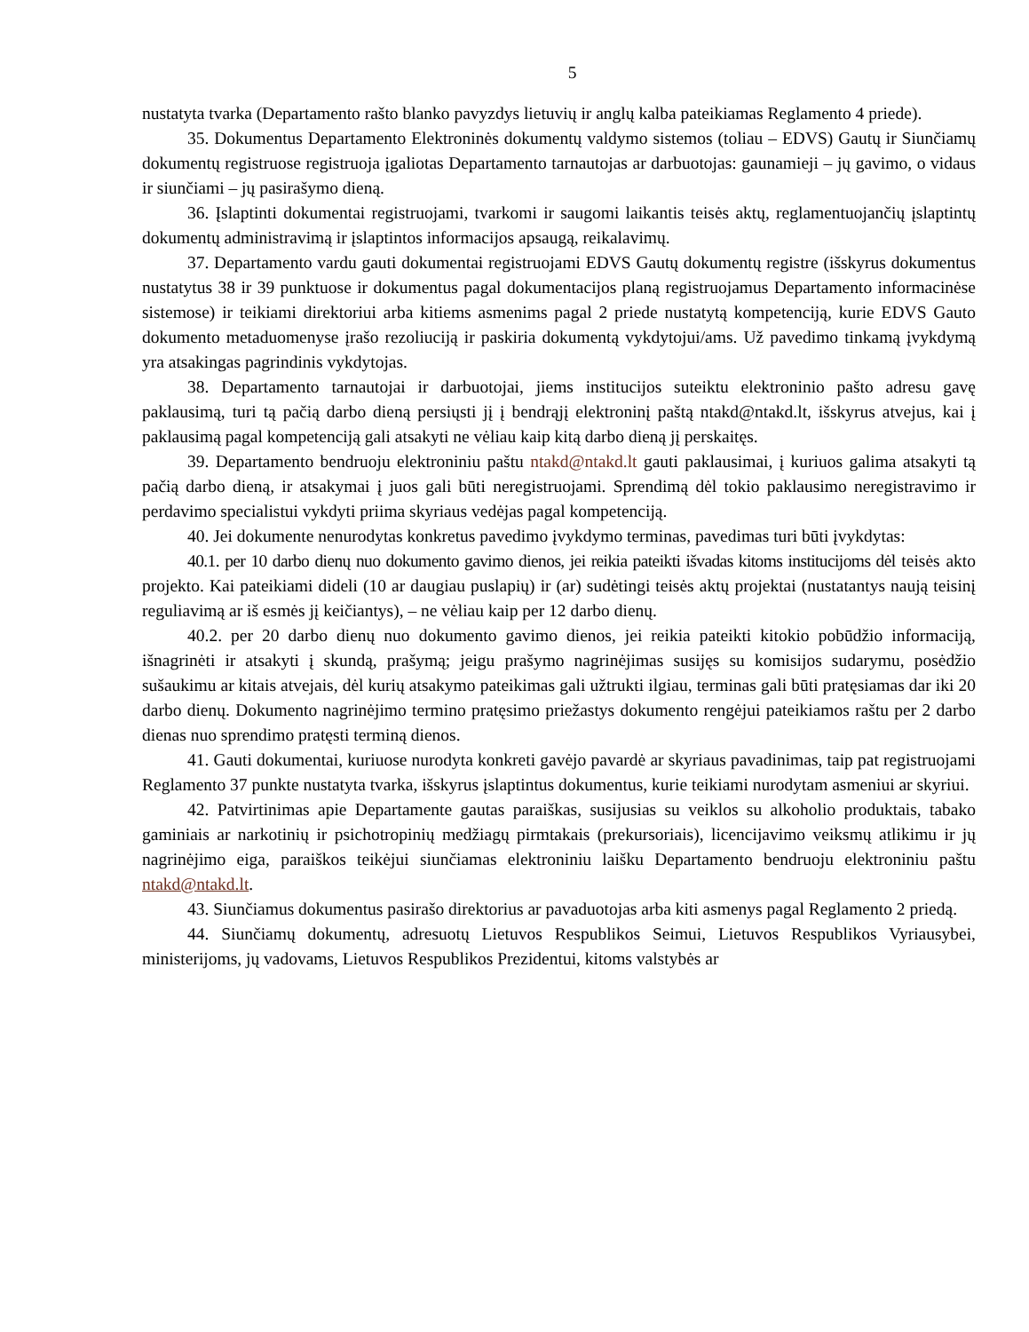5
nustatyta tvarka (Departamento rašto blanko pavyzdys lietuvių ir anglų kalba pateikiamas Reglamento 4 priede).
35. Dokumentus Departamento Elektroninės dokumentų valdymo sistemos (toliau – EDVS) Gautų ir Siunčiamų dokumentų registruose registruoja įgaliotas Departamento tarnautojas ar darbuotojas: gaunamieji – jų gavimo, o vidaus ir siunčiami – jų pasirašymo dieną.
36. Įslaptinti dokumentai registruojami, tvarkomi ir saugomi laikantis teisės aktų, reglamentuojančių įslaptintų dokumentų administravimą ir įslaptintos informacijos apsaugą, reikalavimų.
37. Departamento vardu gauti dokumentai registruojami EDVS Gautų dokumentų registre (išskyrus dokumentus nustatytus 38 ir 39 punktuose ir dokumentus pagal dokumentacijos planą registruojamus Departamento informacinėse sistemose) ir teikiami direktoriui arba kitiems asmenims pagal 2 priede nustatytą kompetenciją, kurie EDVS Gauto dokumento metaduomenyse įrašo rezoliuciją ir paskiria dokumentą vykdytojui/ams. Už pavedimo tinkamą įvykdymą yra atsakingas pagrindinis vykdytojas.
38. Departamento tarnautojai ir darbuotojai, jiems institucijos suteiktu elektroninio pašto adresu gavę paklausimą, turi tą pačią darbo dieną persiųsti jį į bendrąjį elektroninį paštą ntakd@ntakd.lt, išskyrus atvejus, kai į paklausimą pagal kompetenciją gali atsakyti ne vėliau kaip kitą darbo dieną jį perskaitęs.
39. Departamento bendruoju elektroniniu paštu ntakd@ntakd.lt gauti paklausimai, į kuriuos galima atsakyti tą pačią darbo dieną, ir atsakymai į juos gali būti neregistruojami. Sprendimą dėl tokio paklausimo neregistravimo ir perdavimo specialistui vykdyti priima skyriaus vedėjas pagal kompetenciją.
40. Jei dokumente nenurodytas konkretus pavedimo įvykdymo terminas, pavedimas turi būti įvykdytas:
40.1. per 10 darbo dienų nuo dokumento gavimo dienos, jei reikia pateikti išvadas kitoms institucijoms dėl teisės akto projekto. Kai pateikiami dideli (10 ar daugiau puslapių) ir (ar) sudėtingi teisės aktų projektai (nustatantys naują teisinį reguliavimą ar iš esmės jį keičiantys), – ne vėliau kaip per 12 darbo dienų.
40.2. per 20 darbo dienų nuo dokumento gavimo dienos, jei reikia pateikti kitokio pobūdžio informaciją, išnagrinėti ir atsakyti į skundą, prašymą; jeigu prašymo nagrinėjimas susijęs su komisijos sudarymu, posėdžio sušaukimu ar kitais atvejais, dėl kurių atsakymo pateikimas gali užtrukti ilgiau, terminas gali būti pratęsiamas dar iki 20 darbo dienų. Dokumento nagrinėjimo termino pratęsimo priežastys dokumento rengėjui pateikiamos raštu per 2 darbo dienas nuo sprendimo pratęsti terminą dienos.
41. Gauti dokumentai, kuriuose nurodyta konkreti gavėjo pavardė ar skyriaus pavadinimas, taip pat registruojami Reglamento 37 punkte nustatyta tvarka, išskyrus įslaptintus dokumentus, kurie teikiami nurodytam asmeniui ar skyriui.
42. Patvirtinimas apie Departamente gautas paraiškas, susijusias su veiklos su alkoholio produktais, tabako gaminiais ar narkotinių ir psichotropinių medžiagų pirmtakais (prekursoriais), licencijavimo veiksmų atlikimu ir jų nagrinėjimo eiga, paraiškos teikėjui siunčiamas elektroniniu laišku Departamento bendruoju elektroniniu paštu ntakd@ntakd.lt.
43. Siunčiamus dokumentus pasirašo direktorius ar pavaduotojas arba kiti asmenys pagal Reglamento 2 priedą.
44. Siunčiamų dokumentų, adresuotų Lietuvos Respublikos Seimui, Lietuvos Respublikos Vyriausybei, ministerijoms, jų vadovams, Lietuvos Respublikos Prezidentui, kitoms valstybės ar